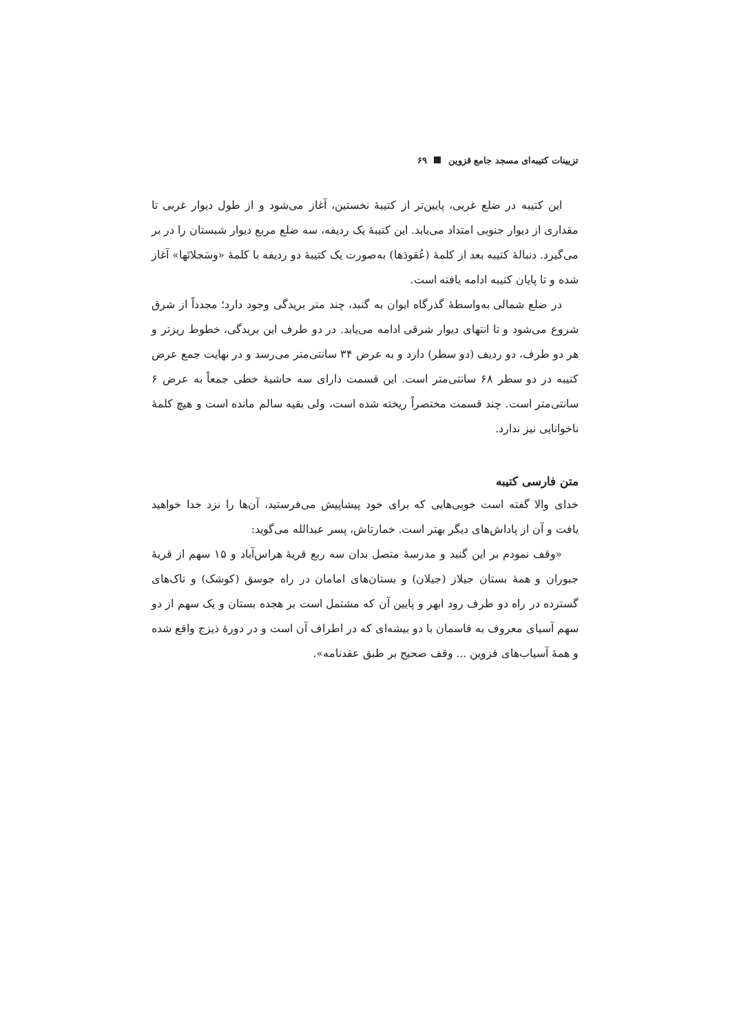تزیینات کتیبه‌ای مسجد جامع قزوین ۶۹
این کتیبه در ضلع غربی، پایین‌تر از کتیبهٔ نخستین، آغاز می‌شود و از طول دیوار غربی تا مقداری از دیوار جنوبی امتداد می‌یابد. این کتیبهٔ یک ردیفه، سه ضلع مربع دیوار شبستان را در بر می‌گیرد. دنبالهٔ کتیبه بعد از کلمهٔ (عُقودَها) به‌صورت یک کتیبهٔ دو ردیفه با کلمهٔ «وسَجلاتَها» آغاز شده و تا پایان کتیبه ادامه یافته است.
در ضلع شمالی به‌واسطهٔ گذرگاه ایوان به گنبد، چند متر بریدگی وجود دارد؛ مجدداً از شرق شروع می‌شود و تا انتهای دیوار شرقی ادامه می‌یابد. در دو طرف این بریدگی، خطوط ریزتر و هر دو طرف، دو ردیف (دو سطر) دارد و به عرض ۳۴ سانتی‌متر می‌رسد و در نهایت جمع عرض کتیبه در دو سطر ۶۸ سانتی‌متر است. این قسمت دارای سه حاشیهٔ خطی جمعاً به عرض ۶ سانتی‌متر است. چند قسمت مختصراً ریخته شده است، ولی بقیه سالم مانده است و هیچ کلمهٔ ناخوانایی نیز ندارد.
متن فارسی کتیبه
خدای والا گفته است خوبی‌هایی که برای خود پیشاپیش می‌فرستید، آن‌ها را نزد خدا خواهید یافت و آن از پاداش‌های دیگر بهتر است. خمارتاش، پسر عبدالله می‌گوید:
«وقف نمودم بر این گنبد و مدرسهٔ متصل بدان سه ربع قریهٔ هراس‌آباد و ۱۵ سهم از قریهٔ جبوران و همهٔ بستان جیلاز (جیلان) و بستان‌های امامان در راه جوسق (کوشک) و تاک‌های گسترده در راه دو طرف رود ابهر و پایین آن که مشتمل است بر هجده بستان و یک سهم از دو سهم آسیای معروف به قاسمان با دو بیشه‌ای که در اطراف آن است و در دورهٔ ذیزج واقع شده و همهٔ آسیاب‌های قزوین ... وقف صحیح بر طبق عقدنامه».